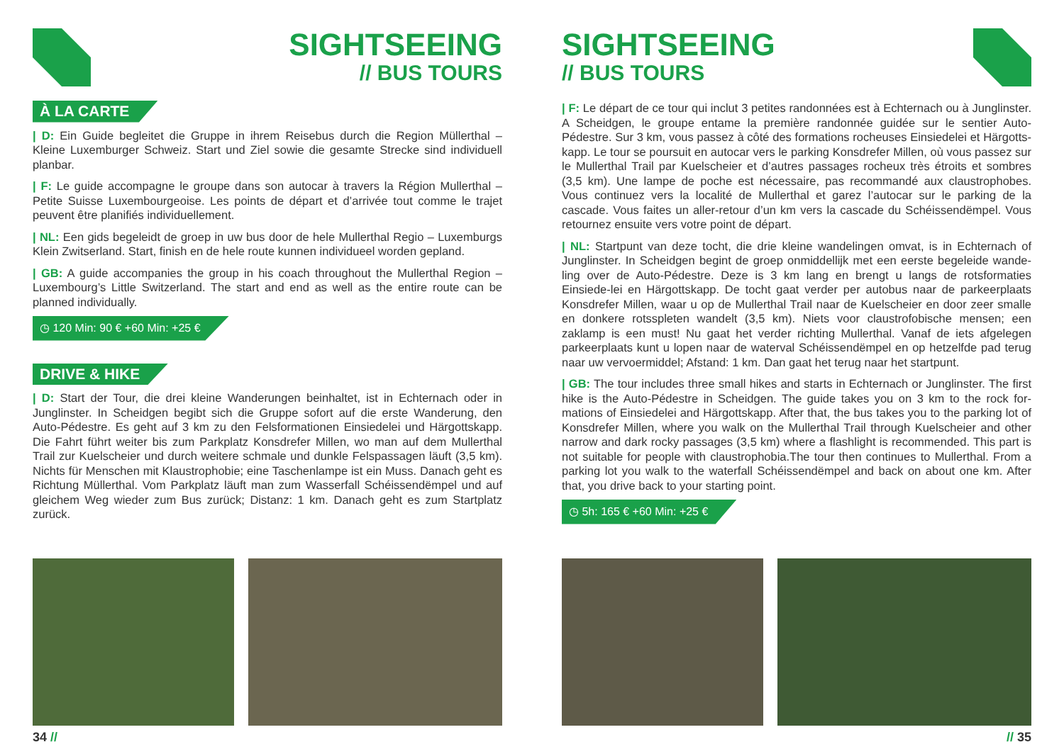SIGHTSEEING
// BUS TOURS
À LA CARTE
| D: Ein Guide begleitet die Gruppe in ihrem Reisebus durch die Region Müllerthal – Kleine Luxemburger Schweiz. Start und Ziel sowie die gesamte Strecke sind individuell planbar.
| F: Le guide accompagne le groupe dans son autocar à travers la Région Mullerthal – Petite Suisse Luxembourgeoise. Les points de départ et d’arrivée tout comme le trajet peuvent être planifiés individuellement.
| NL: Een gids begeleidt de groep in uw bus door de hele Mullerthal Regio – Luxemburgs Klein Zwitserland. Start, finish en de hele route kunnen individueel worden gepland.
| GB: A guide accompanies the group in his coach throughout the Mullerthal Region – Luxembourg’s Little Switzerland. The start and end as well as the entire route can be planned individually.
◷ 120 Min: 90 € +60 Min: +25 €
DRIVE & HIKE
| D: Start der Tour, die drei kleine Wanderungen beinhaltet, ist in Echternach oder in Junglinster. In Scheidgen begibt sich die Gruppe sofort auf die erste Wanderung, den Auto-Pédestre. Es geht auf 3 km zu den Felsformationen Einsiedelei und Härgottskapp. Die Fahrt führt weiter bis zum Parkplatz Konsdrefer Millen, wo man auf dem Mullerthal Trail zur Kuelscheier und durch weitere schmale und dunkle Felspassagen läuft (3,5 km). Nichts für Menschen mit Klaustrophobie; eine Taschenlampe ist ein Muss. Danach geht es Richtung Müllerthal. Vom Parkplatz läuft man zum Wasserfall Schéissendëmpel und auf gleichem Weg wieder zum Bus zurück; Distanz: 1 km. Danach geht es zum Startplatz zurück.
34 //
SIGHTSEEING
// BUS TOURS
| F: Le départ de ce tour qui inclut 3 petites randonnées est à Echternach ou à Junglinster. A Scheidgen, le groupe entame la première randonnée guidée sur le sentier Auto-Pédestre. Sur 3 km, vous passez à côté des formations rocheuses Einsiedelei et Härgotts-kapp. Le tour se poursuit en autocar vers le parking Konsdrefer Millen, où vous passez sur le Mullerthal Trail par Kuelscheier et d’autres passages rocheux très étroits et sombres (3,5 km). Une lampe de poche est nécessaire, pas recommandé aux claustrophobes. Vous continuez vers la localité de Mullerthal et garez l’autocar sur le parking de la cascade. Vous faites un aller-retour d’un km vers la cascade du Schéissendëmpel. Vous retournez ensuite vers votre point de départ.
| NL: Startpunt van deze tocht, die drie kleine wandelingen omvat, is in Echternach of Junglinster. In Scheidgen begint de groep onmiddellijk met een eerste begeleide wande-ling over de Auto-Pédestre. Deze is 3 km lang en brengt u langs de rotsformaties Einsiede-lei en Härgottskapp. De tocht gaat verder per autobus naar de parkeerplaats Konsdrefer Millen, waar u op de Mullerthal Trail naar de Kuelscheier en door zeer smalle en donkere rotsspleten wandelt (3,5 km). Niets voor claustrofobische mensen; een zaklamp is een must! Nu gaat het verder richting Mullerthal. Vanaf de iets afgelegen parkeerplaats kunt u lopen naar de waterval Schéissendëmpel en op hetzelfde pad terug naar uw vervoermiddel; Afstand: 1 km. Dan gaat het terug naar het startpunt.
| GB: The tour includes three small hikes and starts in Echternach or Junglinster. The first hike is the Auto-Pédestre in Scheidgen. The guide takes you on 3 km to the rock for-mations of Einsiedelei and Härgottskapp. After that, the bus takes you to the parking lot of Konsdrefer Millen, where you walk on the Mullerthal Trail through Kuelscheier and other narrow and dark rocky passages (3,5 km) where a flashlight is recommended. This part is not suitable for people with claustrophobia.The tour then continues to Mullerthal. From a parking lot you walk to the waterfall Schéissendëmpel and back on about one km. After that, you drive back to your starting point.
◷ 5h: 165 € +60 Min: +25 €
// 35